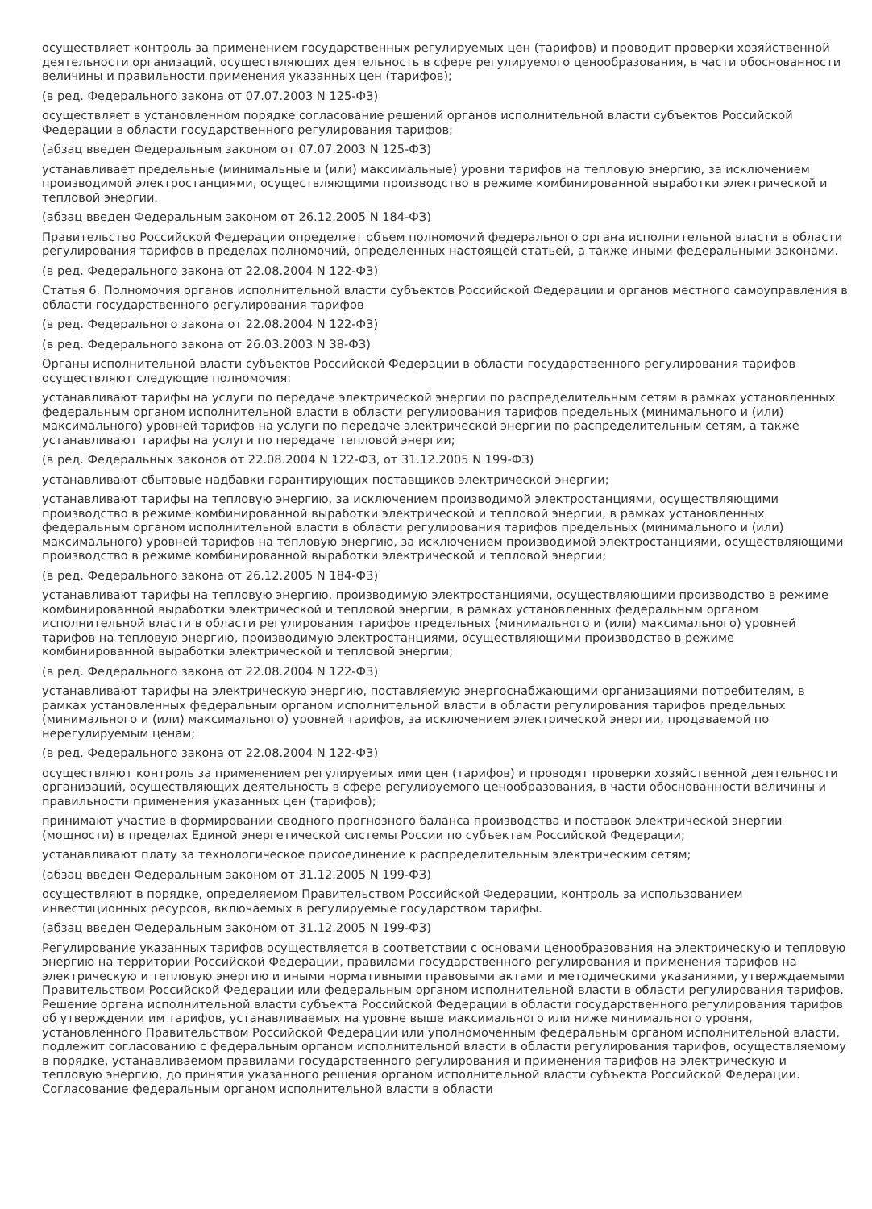осуществляет контроль за применением государственных регулируемых цен (тарифов) и проводит проверки хозяйственной деятельности организаций, осуществляющих деятельность в сфере регулируемого ценообразования, в части обоснованности величины и правильности применения указанных цен (тарифов);
(в ред. Федерального закона от 07.07.2003 N 125-ФЗ)
осуществляет в установленном порядке согласование решений органов исполнительной власти субъектов Российской Федерации в области государственного регулирования тарифов;
(абзац введен Федеральным законом от 07.07.2003 N 125-ФЗ)
устанавливает предельные (минимальные и (или) максимальные) уровни тарифов на тепловую энергию, за исключением производимой электростанциями, осуществляющими производство в режиме комбинированной выработки электрической и тепловой энергии.
(абзац введен Федеральным законом от 26.12.2005 N 184-ФЗ)
Правительство Российской Федерации определяет объем полномочий федерального органа исполнительной власти в области регулирования тарифов в пределах полномочий, определенных настоящей статьей, а также иными федеральными законами.
(в ред. Федерального закона от 22.08.2004 N 122-ФЗ)
Статья 6. Полномочия органов исполнительной власти субъектов Российской Федерации и органов местного самоуправления в области государственного регулирования тарифов
(в ред. Федерального закона от 22.08.2004 N 122-ФЗ)
(в ред. Федерального закона от 26.03.2003 N 38-ФЗ)
Органы исполнительной власти субъектов Российской Федерации в области государственного регулирования тарифов осуществляют следующие полномочия:
устанавливают тарифы на услуги по передаче электрической энергии по распределительным сетям в рамках установленных федеральным органом исполнительной власти в области регулирования тарифов предельных (минимального и (или) максимального) уровней тарифов на услуги по передаче электрической энергии по распределительным сетям, а также устанавливают тарифы на услуги по передаче тепловой энергии;
(в ред. Федеральных законов от 22.08.2004 N 122-ФЗ, от 31.12.2005 N 199-ФЗ)
устанавливают сбытовые надбавки гарантирующих поставщиков электрической энергии;
устанавливают тарифы на тепловую энергию, за исключением производимой электростанциями, осуществляющими производство в режиме комбинированной выработки электрической и тепловой энергии, в рамках установленных федеральным органом исполнительной власти в области регулирования тарифов предельных (минимального и (или) максимального) уровней тарифов на тепловую энергию, за исключением производимой электростанциями, осуществляющими производство в режиме комбинированной выработки электрической и тепловой энергии;
(в ред. Федерального закона от 26.12.2005 N 184-ФЗ)
устанавливают тарифы на тепловую энергию, производимую электростанциями, осуществляющими производство в режиме комбинированной выработки электрической и тепловой энергии, в рамках установленных федеральным органом исполнительной власти в области регулирования тарифов предельных (минимального и (или) максимального) уровней тарифов на тепловую энергию, производимую электростанциями, осуществляющими производство в режиме комбинированной выработки электрической и тепловой энергии;
(в ред. Федерального закона от 22.08.2004 N 122-ФЗ)
устанавливают тарифы на электрическую энергию, поставляемую энергоснабжающими организациями потребителям, в рамках установленных федеральным органом исполнительной власти в области регулирования тарифов предельных (минимального и (или) максимального) уровней тарифов, за исключением электрической энергии, продаваемой по нерегулируемым ценам;
(в ред. Федерального закона от 22.08.2004 N 122-ФЗ)
осуществляют контроль за применением регулируемых ими цен (тарифов) и проводят проверки хозяйственной деятельности организаций, осуществляющих деятельность в сфере регулируемого ценообразования, в части обоснованности величины и правильности применения указанных цен (тарифов);
принимают участие в формировании сводного прогнозного баланса производства и поставок электрической энергии (мощности) в пределах Единой энергетической системы России по субъектам Российской Федерации;
устанавливают плату за технологическое присоединение к распределительным электрическим сетям;
(абзац введен Федеральным законом от 31.12.2005 N 199-ФЗ)
осуществляют в порядке, определяемом Правительством Российской Федерации, контроль за использованием инвестиционных ресурсов, включаемых в регулируемые государством тарифы.
(абзац введен Федеральным законом от 31.12.2005 N 199-ФЗ)
Регулирование указанных тарифов осуществляется в соответствии с основами ценообразования на электрическую и тепловую энергию на территории Российской Федерации, правилами государственного регулирования и применения тарифов на электрическую и тепловую энергию и иными нормативными правовыми актами и методическими указаниями, утверждаемыми Правительством Российской Федерации или федеральным органом исполнительной власти в области регулирования тарифов. Решение органа исполнительной власти субъекта Российской Федерации в области государственного регулирования тарифов об утверждении им тарифов, устанавливаемых на уровне выше максимального или ниже минимального уровня, установленного Правительством Российской Федерации или уполномоченным федеральным органом исполнительной власти, подлежит согласованию с федеральным органом исполнительной власти в области регулирования тарифов, осуществляемому в порядке, устанавливаемом правилами государственного регулирования и применения тарифов на электрическую и тепловую энергию, до принятия указанного решения органом исполнительной власти субъекта Российской Федерации. Согласование федеральным органом исполнительной власти в области